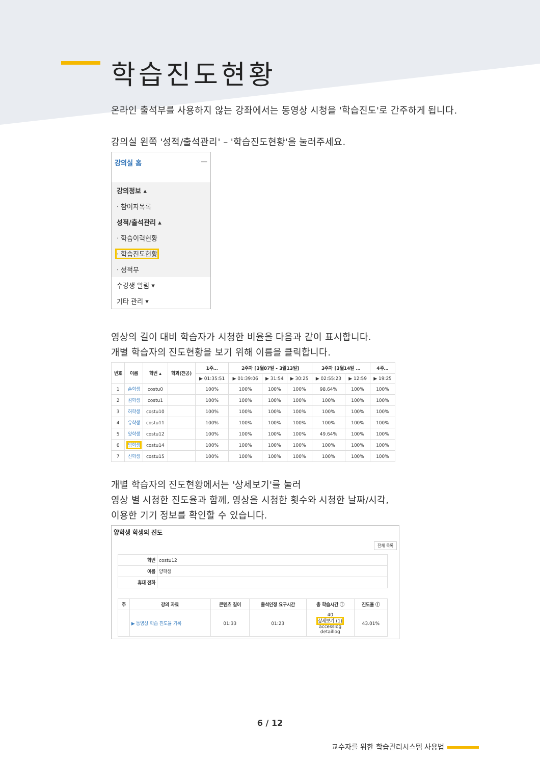학습진도현황
온라인 출석부를 사용하지 않는 강좌에서는 동영상 시청을 '학습진도'로 간주하게 됩니다.
강의실 왼쪽 '성적/출석관리' – '학습진도현황'을 눌러주세요.
강의실 홈 —
강의정보 ▴
· 참여자목록
성적/출석관리 ▴
· 학습이력현황
· 학습진도현황
· 성적부
수강생 알림 ▾
기타 관리 ▾
영상의 길이 대비 학습자가 시청한 비율을 다음과 같이 표시합니다.
개별 학습자의 진도현황을 보기 위해 이름을 클릭합니다.
| 번호 | 이름 | 학번 ▴ | 학과(전공) | 1주… | 2주차 [3월07일 - 3월13일] | | | 3주차 [3월14일 … | | 4주… |
| --- | --- | --- | --- | --- | --- | --- | --- | --- | --- | --- |
| | | | | ▶ 01:35:51 | ▶ 01:39:06 | ▶ 31:54 | ▶ 30:25 | ▶ 02:55:23 | ▶ 12:59 | ▶ 19:25 |
| 1 | 손학생 | costu0 | | 100% | 100% | 100% | 100% | 98.64% | 100% | 100% |
| 2 | 김학생 | costu1 | | 100% | 100% | 100% | 100% | 100% | 100% | 100% |
| 3 | 허학생 | costu10 | | 100% | 100% | 100% | 100% | 100% | 100% | 100% |
| 4 | 유학생 | costu11 | | 100% | 100% | 100% | 100% | 100% | 100% | 100% |
| 5 | 양학생 | costu12 | | 100% | 100% | 100% | 100% | 49.64% | 100% | 100% |
| 6 | 임학생 | costu14 | | 100% | 100% | 100% | 100% | 100% | 100% | 100% |
| 7 | 신학생 | costu15 | | 100% | 100% | 100% | 100% | 100% | 100% | 100% |
개별 학습자의 진도현황에서는 '상세보기'를 눌러
영상 별 시청한 진도율과 함께, 영상을 시청한 횟수와 시청한 날짜/시각,
이용한 기기 정보를 확인할 수 있습니다.
양학생 학생의 진도
전체 목록
| 학번 | costu12 |
| 이름 | 양학생 |
| 휴대 전화 | |
| 주 | 강의 자료 | 콘텐츠 길이 | 출석인정 요구시간 | 총 학습시간 ⓘ | 진도율 ⓘ |
| --- | --- | --- | --- | --- | --- |
| | ▶ 동영상 학습 진도율 기록 | 01:33 | 01:23 | 40 상세보기 (1) accesslog detaillog | 43.01% |
6 / 12
교수자를 위한 학습관리시스템 사용법